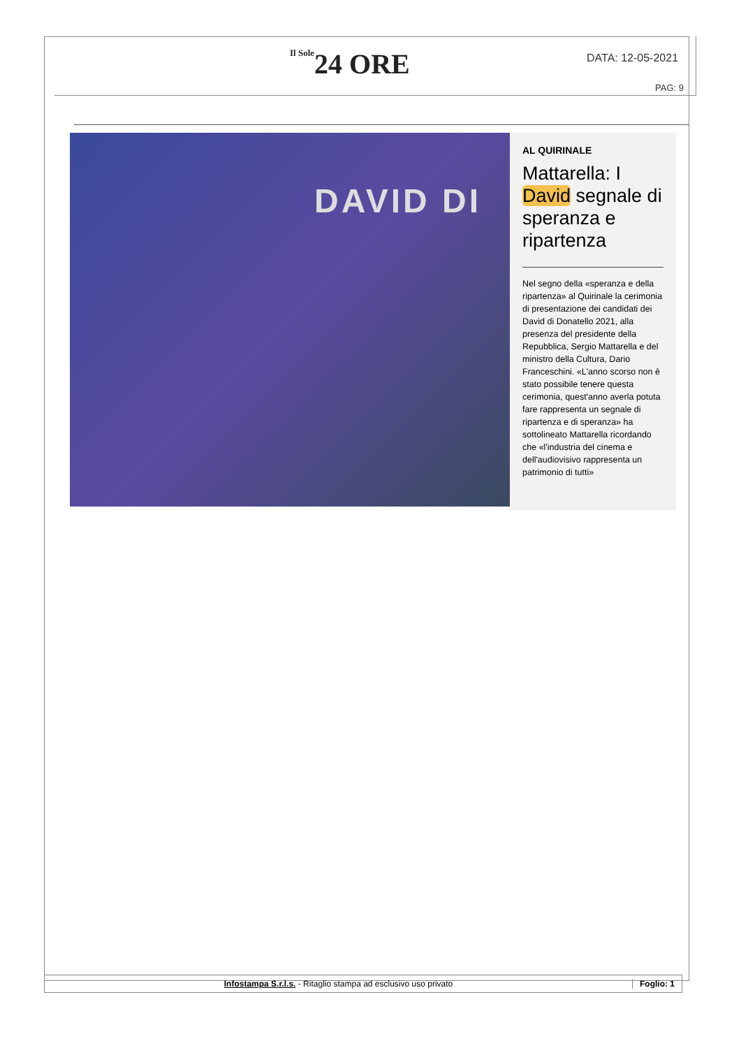Il Sole24 ORE DATA: 12-05-2021
PAG: 9
DAVID DI
AL QUIRINALE
Mattarella: I David segnale di speranza e ripartenza
Nel segno della «speranza e della ripartenza» al Quirinale la cerimonia di presentazione dei candidati dei David di Donatello 2021, alla presenza del presidente della Repubblica, Sergio Mattarella e del ministro della Cultura, Dario Franceschini. «L'anno scorso non è stato possibile tenere questa cerimonia, quest'anno averla potuta fare rappresenta un segnale di ripartenza e di speranza» ha sottolineato Mattarella ricordando che «l'industria del cinema e dell'audiovisivo rappresenta un patrimonio di tutti»
Infostampa S.r.l.s. - Ritaglio stampa ad esclusivo uso privato
Foglio: 1